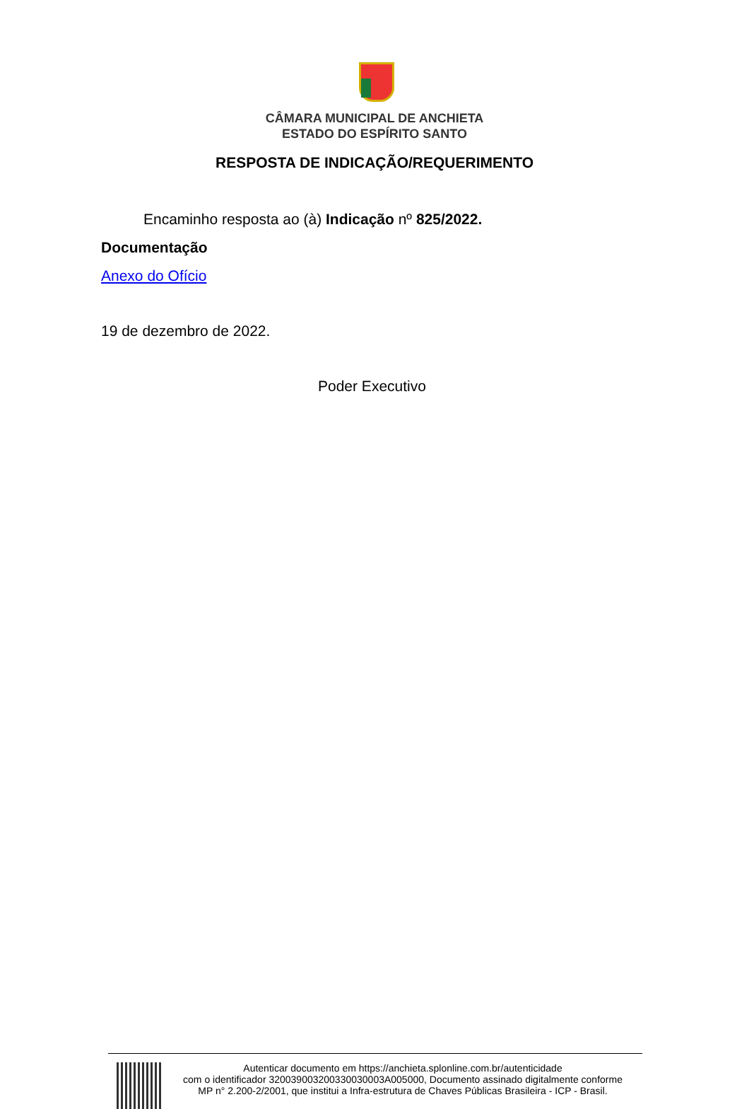CÂMARA MUNICIPAL DE ANCHIETA
ESTADO DO ESPÍRITO SANTO
RESPOSTA DE INDICAÇÃO/REQUERIMENTO
Encaminho resposta ao (à) Indicação nº 825/2022.
Documentação
Anexo do Ofício
19 de dezembro de 2022.
Poder Executivo
Autenticar documento em https://anchieta.splonline.com.br/autenticidade
com o identificador 320039003200330030003A005000, Documento assinado digitalmente conforme
MP n° 2.200-2/2001, que institui a Infra-estrutura de Chaves Públicas Brasileira - ICP - Brasil.